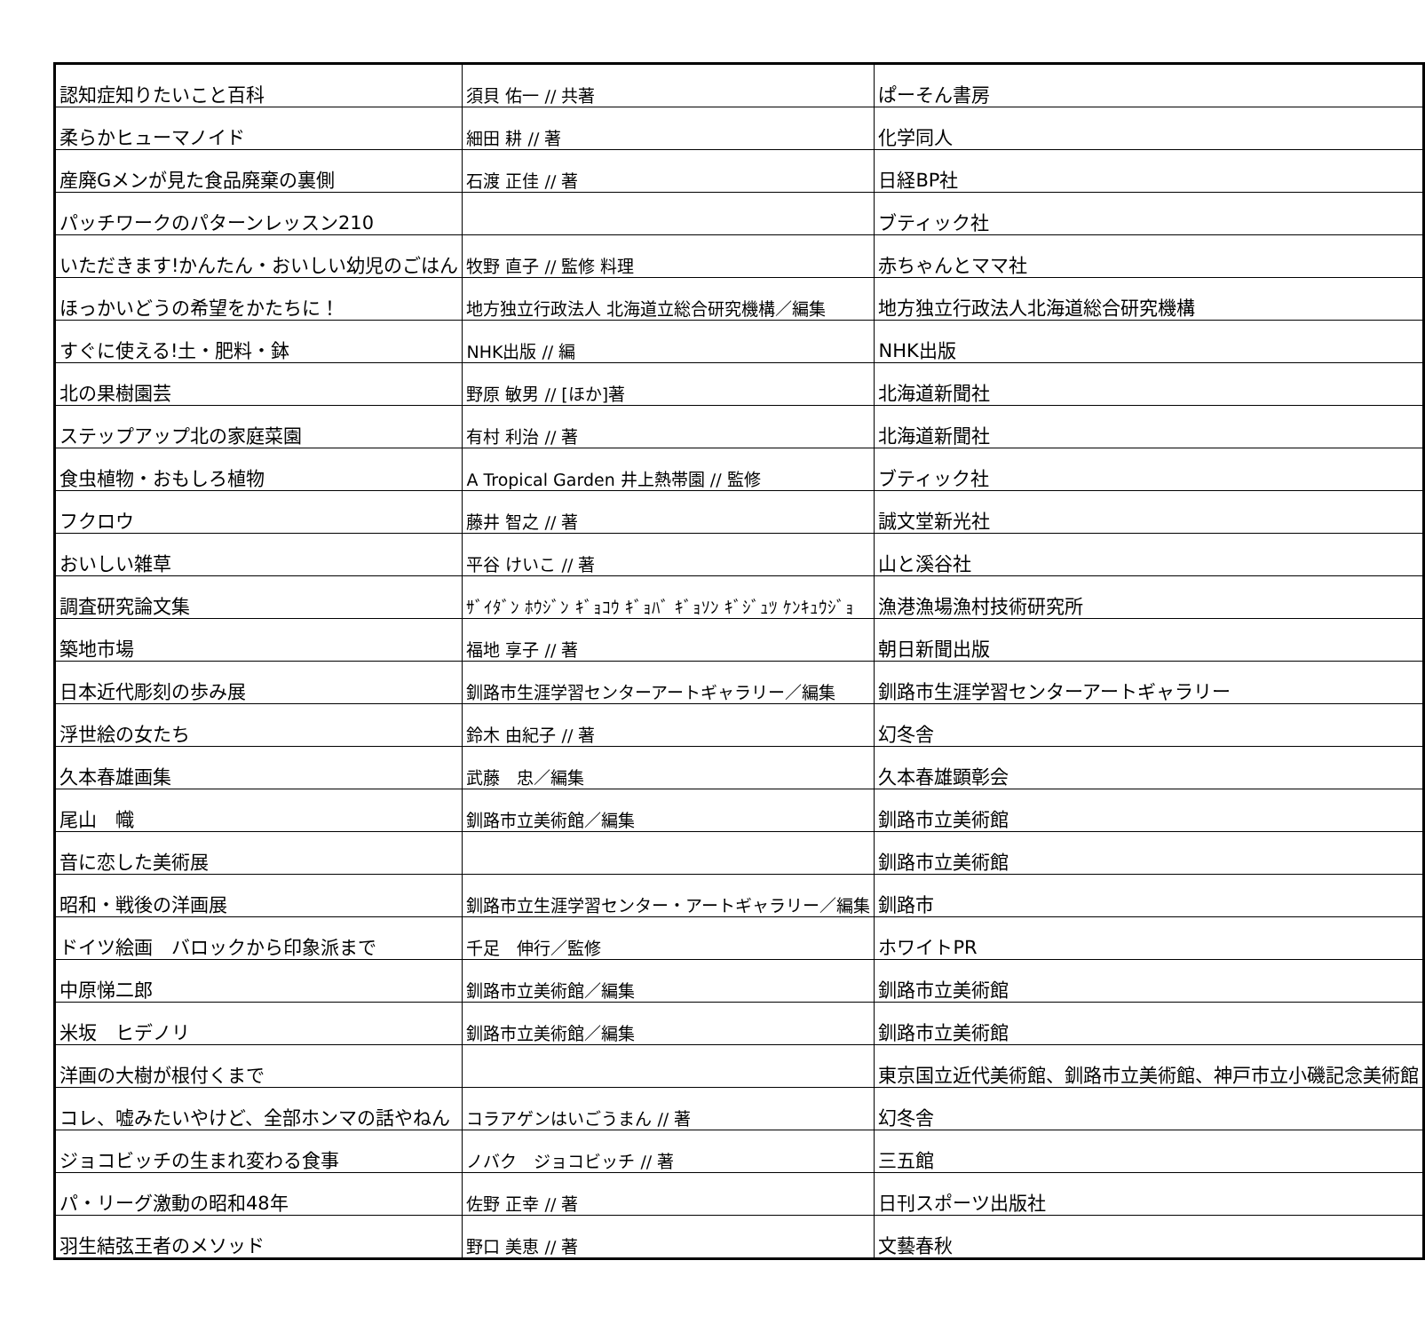| 認知症知りたいこと百科 | 須貝 佑一 // 共著 | ぱーそん書房 |
| 柔らかヒューマノイド | 細田 耕 // 著 | 化学同人 |
| 産廃Gメンが見た食品廃棄の裏側 | 石渡 正佳 // 著 | 日経BP社 |
| パッチワークのパターンレッスン210 | | ブティック社 |
| いただきます!かんたん・おいしい幼児のごはん | 牧野 直子 // 監修 料理 | 赤ちゃんとママ社 |
| ほっかいどうの希望をかたちに！ | 地方独立行政法人 北海道立総合研究機構／編集 | 地方独立行政法人北海道総合研究機構 |
| すぐに使える!土・肥料・鉢 | NHK出版 // 編 | NHK出版 |
| 北の果樹園芸 | 野原 敏男 // [ほか]著 | 北海道新聞社 |
| ステップアップ北の家庭菜園 | 有村 利治 // 著 | 北海道新聞社 |
| 食虫植物・おもしろ植物 | A Tropical Garden 井上熱帯園 // 監修 | ブティック社 |
| フクロウ | 藤井 智之 // 著 | 誠文堂新光社 |
| おいしい雑草 | 平谷 けいこ // 著 | 山と溪谷社 |
| 調査研究論文集 | ｻﾞｲﾀﾞﾝ ﾎｳｼﾞﾝ ｷﾞｮｺｳ ｷﾞｮﾊﾞ ｷﾞｮｿﾝ ｷﾞｼﾞｭﾂ ｹﾝｷｭｳｼﾞｮ | 漁港漁場漁村技術研究所 |
| 築地市場 | 福地 享子 // 著 | 朝日新聞出版 |
| 日本近代彫刻の歩み展 | 釧路市生涯学習センターアートギャラリー／編集 | 釧路市生涯学習センターアートギャラリー |
| 浮世絵の女たち | 鈴木 由紀子 // 著 | 幻冬舎 |
| 久本春雄画集 | 武藤 忠／編集 | 久本春雄顕彰会 |
| 尾山 幟 | 釧路市立美術館／編集 | 釧路市立美術館 |
| 音に恋した美術展 | | 釧路市立美術館 |
| 昭和・戦後の洋画展 | 釧路市立生涯学習センター・アートギャラリー／編集 | 釧路市 |
| ドイツ絵画 バロックから印象派まで | 千足 伸行／監修 | ホワイトPR |
| 中原悌二郎 | 釧路市立美術館／編集 | 釧路市立美術館 |
| 米坂 ヒデノリ | 釧路市立美術館／編集 | 釧路市立美術館 |
| 洋画の大樹が根付くまで | | 東京国立近代美術館、釧路市立美術館、神戸市立小磯記念美術館 |
| コレ、嘘みたいやけど、全部ホンマの話やねん | コラアゲンはいごうまん // 著 | 幻冬舎 |
| ジョコビッチの生まれ変わる食事 | ノバク ジョコビッチ // 著 | 三五館 |
| パ・リーグ激動の昭和48年 | 佐野 正幸 // 著 | 日刊スポーツ出版社 |
| 羽生結弦王者のメソッド | 野口 美恵 // 著 | 文藝春秋 |